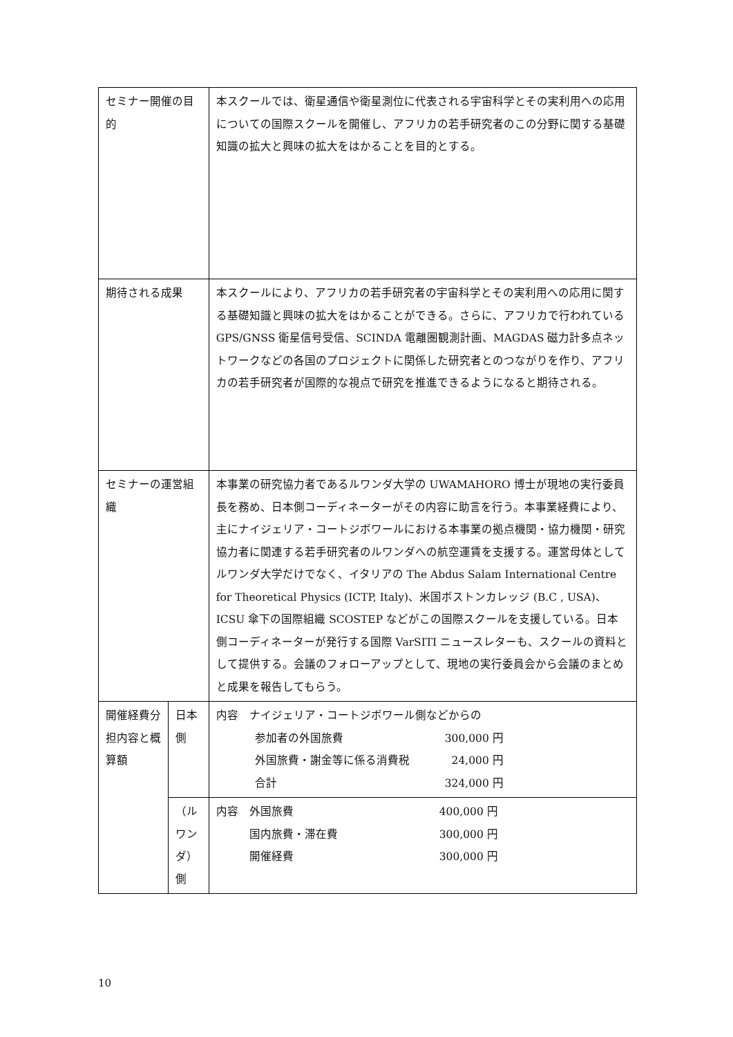| セミナー開催の目的 | | 本スクールでは、衛星通信や衛星測位に代表される宇宙科学とその実利用への応用についての国際スクールを開催し、アフリカの若手研究者のこの分野に関する基礎知識の拡大と興味の拡大をはかることを目的とする。 | |
| 期待される成果 | | 本スクールにより、アフリカの若手研究者の宇宙科学とその実利用への応用に関する基礎知識と興味の拡大をはかることができる。さらに、アフリカで行われている GPS/GNSS 衛星信号受信、SCINDA 電離圏観測計画、MAGDAS 磁力計多点ネットワークなどの各国のプロジェクトに関係した研究者とのつながりを作り、アフリカの若手研究者が国際的な視点で研究を推進できるようになると期待される。 | |
| セミナーの運営組織 | | 本事業の研究協力者であるルワンダ大学の UWAMAHORO 博士が現地の実行委員長を務め、日本側コーディネーターがその内容に助言を行う。本事業経費により、主にナイジェリア・コートジボワールにおける本事業の拠点機関・協力機関・研究協力者に関連する若手研究者のルワンダへの航空運賃を支援する。運営母体としてルワンダ大学だけでなく、イタリアの The Abdus Salam International Centre for Theoretical Physics (ICTP, Italy)、米国ボストンカレッジ (B.C , USA)、ICSU 傘下の国際組織 SCOSTEP などがこの国際スクールを支援している。日本側コーディネーターが発行する国際 VarSITI ニュースレターも、スクールの資料として提供する。会議のフォローアップとして、現地の実行委員会から会議のまとめと成果を報告してもらう。 | |
| 開催経費分担内容と概算額 | 日本側 | | 内容 ナイジェリア・コートジボワール側などからの 参加者の外国旅費 300,000 円 外国旅費・謝金等に係る消費税 24,000 円 合計 324,000 円 |
| | （ルワンダ）側 | | 内容 外国旅費 400,000 円 国内旅費・滞在費 300,000 円 開催経費 300,000 円 |
10